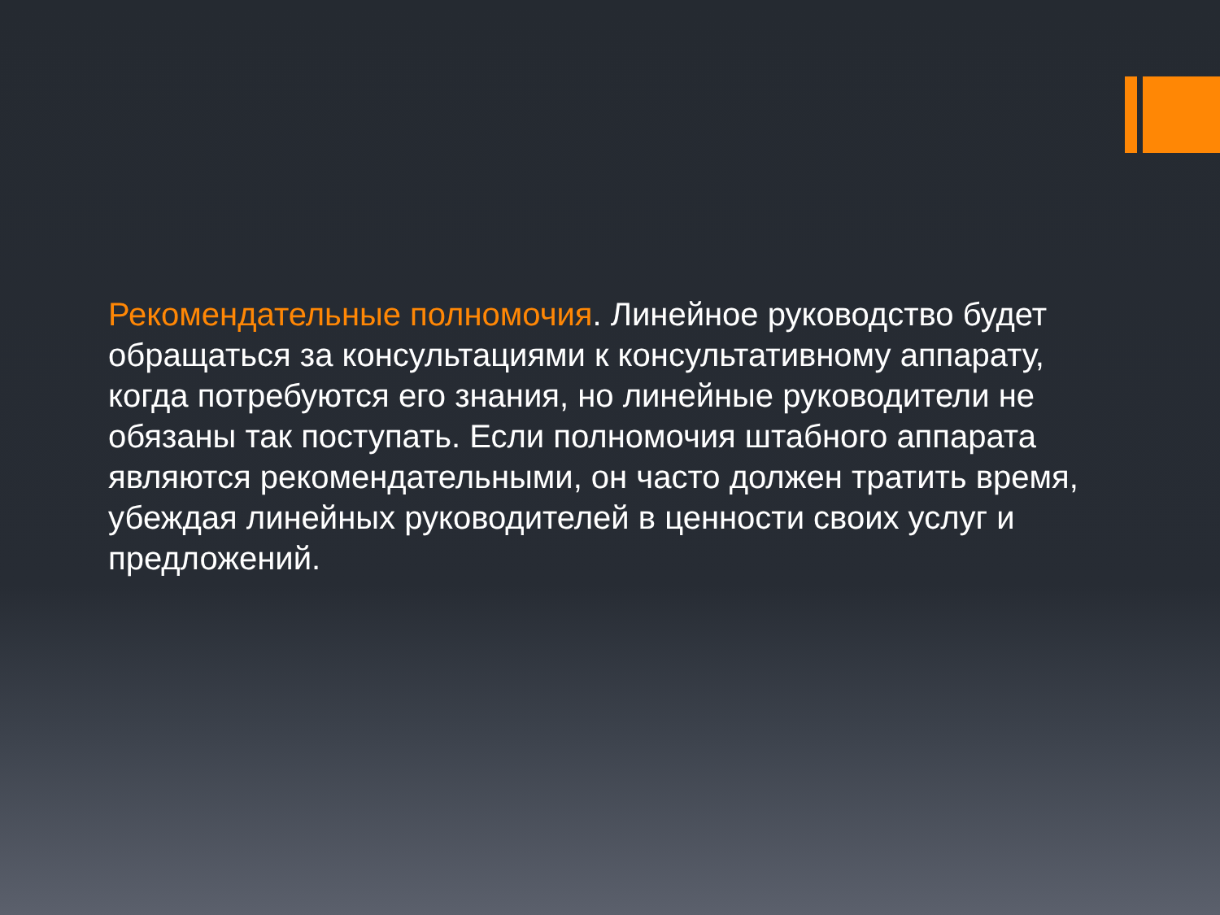Рекомендательные полномочия. Линейное руководство будет обращаться за консультациями к консультативному аппарату, когда потребуются его знания, но линейные руководители не обязаны так поступать. Если полномочия штабного аппарата являются рекомендательными, он часто должен тратить время, убеждая линейных руководителей в ценности своих услуг и предложений.